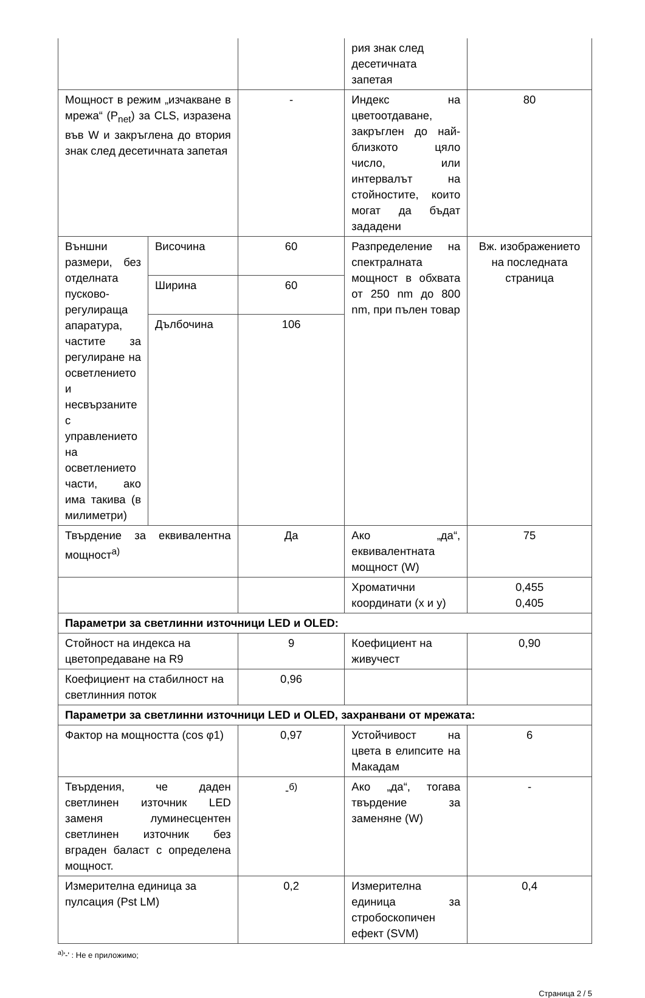| | | | рия знак след десетичната запетая | |
| Мощност в режим „изчакване в мрежа“ (P<sub>net</sub>) за CLS, изразена във W и закръглена до втория знак след десетичната запетая | | - | Индекс на цветоотдаване, закръглен до най-близкото цяло число, или интервалът на стойностите, които могат да бъдат зададени | 80 |
| Външни размери, без отделната пусково-регулираща апаратура, частите за регулиране на осветлението и несвързаните с управлението на осветлението части, ако има такива (в милиметри) | Височина | 60 | Разпределение на спектралната мощност в обхвата от 250 nm до 800 nm, при пълен товар | Вж. изображението на последната страница |
| | Ширина | 60 | | |
| | Дълбочина | 106 | | |
| Твърдение за еквивалентна мощност<sup>a)</sup> | | Да | Ако „да“, еквивалентната мощност (W) | 75 |
| | | | Хроматични координати (x и y) | 0,455 0,405 |
| Параметри за светлинни източници LED и OLED: | | | | |
| Стойност на индекса на цветопредаване на R9 | | 9 | Коефициент на живучест | 0,90 |
| Коефициент на стабилност на светлинния поток | | 0,96 | | |
| Параметри за светлинни източници LED и OLED, захранвани от мрежата: | | | | |
| Фактор на мощността (cos φ1) | | 0,97 | Устойчивост на цвета в елипсите на Макадам | 6 |
| Твърдения, че даден светлинен източник LED заменя луминесцентен светлинен източник без вграден баласт с определена мощност. | | -<sup>б)</sup> | Ако „да“, тогава твърдение за заменяне (W) | - |
| Измерителна единица за пулсация (Pst LM) | | 0,2 | Измерителна единица за стробоскопичен ефект (SVM) | 0,4 |
<sup>a)</sup> '-' : Не е приложимо;
Страница 2 / 5